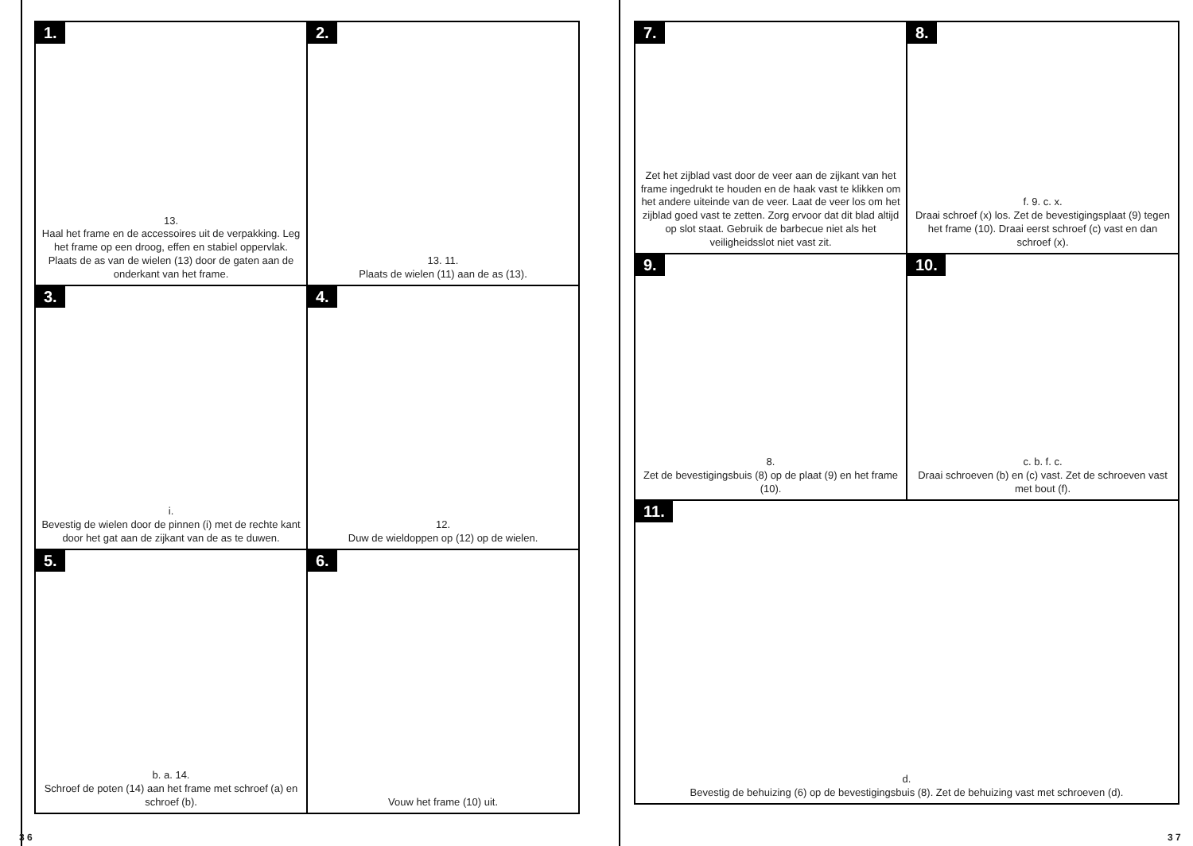1.
13.
Haal het frame en de accessoires uit de verpakking. Leg het frame op een droog, effen en stabiel oppervlak. Plaats de as van de wielen (13) door de gaten aan de onderkant van het frame.
2.
13. 11.
Plaats de wielen (11) aan de as (13).
3.
i.
Bevestig de wielen door de pinnen (i) met de rechte kant door het gat aan de zijkant van de as te duwen.
4.
12.
Duw de wieldoppen op (12) op de wielen.
5.
b. a. 14.
Schroef de poten (14) aan het frame met schroef (a) en schroef (b).
6.
Vouw het frame (10) uit.
3 6
7.
Zet het zijblad vast door de veer aan de zijkant van het frame ingedrukt te houden en de haak vast te klikken om het andere uiteinde van de veer. Laat de veer los om het zijblad goed vast te zetten. Zorg ervoor dat dit blad altijd op slot staat. Gebruik de barbecue niet als het veiligheidsslot niet vast zit.
8.
f. 9. c. x.
Draai schroef (x) los. Zet de bevestigingsplaat (9) tegen het frame (10). Draai eerst schroef (c) vast en dan schroef (x).
9.
8.
Zet de bevestigingsbuis (8) op de plaat (9) en het frame (10).
10.
c. b. f. c.
Draai schroeven (b) en (c) vast. Zet de schroeven vast met bout (f).
11.
d.
Bevestig de behuizing (6) op de bevestigingsbuis (8). Zet de behuizing vast met schroeven (d).
3 7